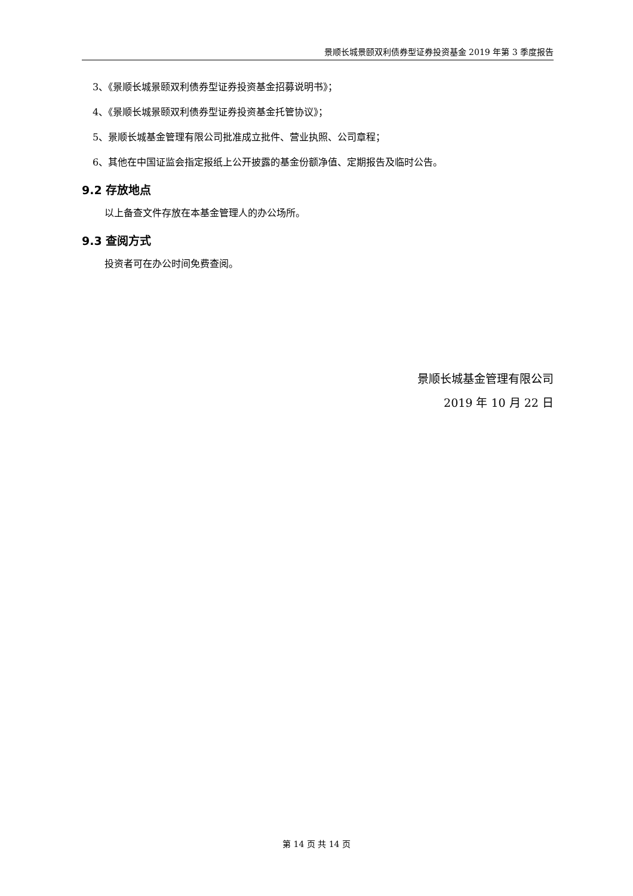景顺长城景颐双利债券型证券投资基金 2019 年第 3 季度报告
3、《景顺长城景颐双利债券型证券投资基金招募说明书》；
4、《景顺长城景颐双利债券型证券投资基金托管协议》；
5、景顺长城基金管理有限公司批准成立批件、营业执照、公司章程；
6、其他在中国证监会指定报纸上公开披露的基金份额净值、定期报告及临时公告。
9.2 存放地点
以上备查文件存放在本基金管理人的办公场所。
9.3 查阅方式
投资者可在办公时间免费查阅。
景顺长城基金管理有限公司
2019 年 10 月 22 日
第 14 页 共 14 页